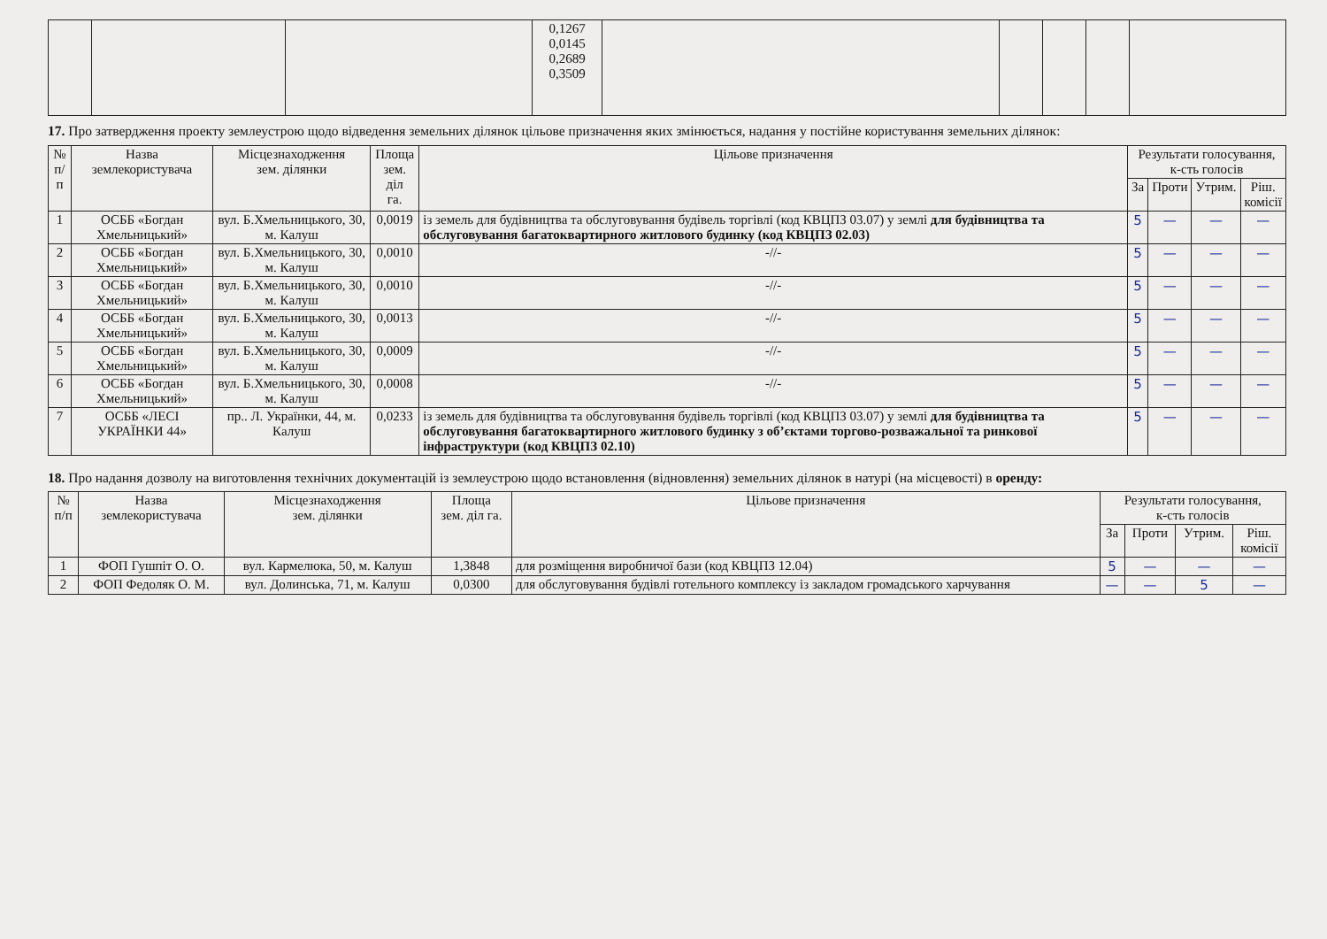| | | | 0,1267 0,0145 0,2689 0,3509 | | | | | |
17. Про затвердження проекту землеустрою щодо відведення земельних ділянок цільове призначення яких змінюється, надання у постійне користування земельних ділянок:
| № п/п | Назва землекористувача | Місцезнаходження зем. ділянки | Площа зем. діл га. | Цільове призначення | Результати голосування, к-сть голосів | | | |
| --- | --- | --- | --- | --- | --- | --- | --- | --- |
| | | | | | За | Проти | Утрим. | Ріш. комісії |
| 1 | ОСББ «Богдан Хмельницький» | вул. Б.Хмельницького, 30, м. Калуш | 0,0019 | із земель для будівництва та обслуговування будівель торгівлі (код КВЦПЗ 03.07) у землі для будівництва та обслуговування багатоквартирного житлового будинку (код КВЦПЗ 02.03) | 5 | — | — | — |
| 2 | ОСББ «Богдан Хмельницький» | вул. Б.Хмельницького, 30, м. Калуш | 0,0010 | -//- | 5 | — | — | — |
| 3 | ОСББ «Богдан Хмельницький» | вул. Б.Хмельницького, 30, м. Калуш | 0,0010 | -//- | 5 | — | — | — |
| 4 | ОСББ «Богдан Хмельницький» | вул. Б.Хмельницького, 30, м. Калуш | 0,0013 | -//- | 5 | — | — | — |
| 5 | ОСББ «Богдан Хмельницький» | вул. Б.Хмельницького, 30, м. Калуш | 0,0009 | -//- | 5 | — | — | — |
| 6 | ОСББ «Богдан Хмельницький» | вул. Б.Хмельницького, 30, м. Калуш | 0,0008 | -//- | 5 | — | — | — |
| 7 | ОСББ «ЛЕСІ УКРАЇНКИ 44» | пр.. Л. Українки, 44, м. Калуш | 0,0233 | із земель для будівництва та обслуговування будівель торгівлі (код КВЦПЗ 03.07) у землі для будівництва та обслуговування багатоквартирного житлового будинку з об’єктами торгово-розважальної та ринкової інфраструктури (код КВЦПЗ 02.10) | 5 | — | — | — |
18. Про надання дозволу на виготовлення технічних документацій із землеустрою щодо встановлення (відновлення) земельних ділянок в натурі (на місцевості) в оренду:
| № п/п | Назва землекористувача | Місцезнаходження зем. ділянки | Площа зем. діл га. | Цільове призначення | Результати голосування, к-сть голосів | | | |
| --- | --- | --- | --- | --- | --- | --- | --- | --- |
| | | | | | За | Проти | Утрим. | Ріш. комісії |
| 1 | ФОП Гушпіт О. О. | вул. Кармелюка, 50, м. Калуш | 1,3848 | для розміщення виробничої бази (код КВЦПЗ 12.04) | 5 | — | — | — |
| 2 | ФОП Федоляк О. М. | вул. Долинська, 71, м. Калуш | 0,0300 | для обслуговування будівлі готельного комплексу із закладом громадського харчування | — | — | 5 | — |